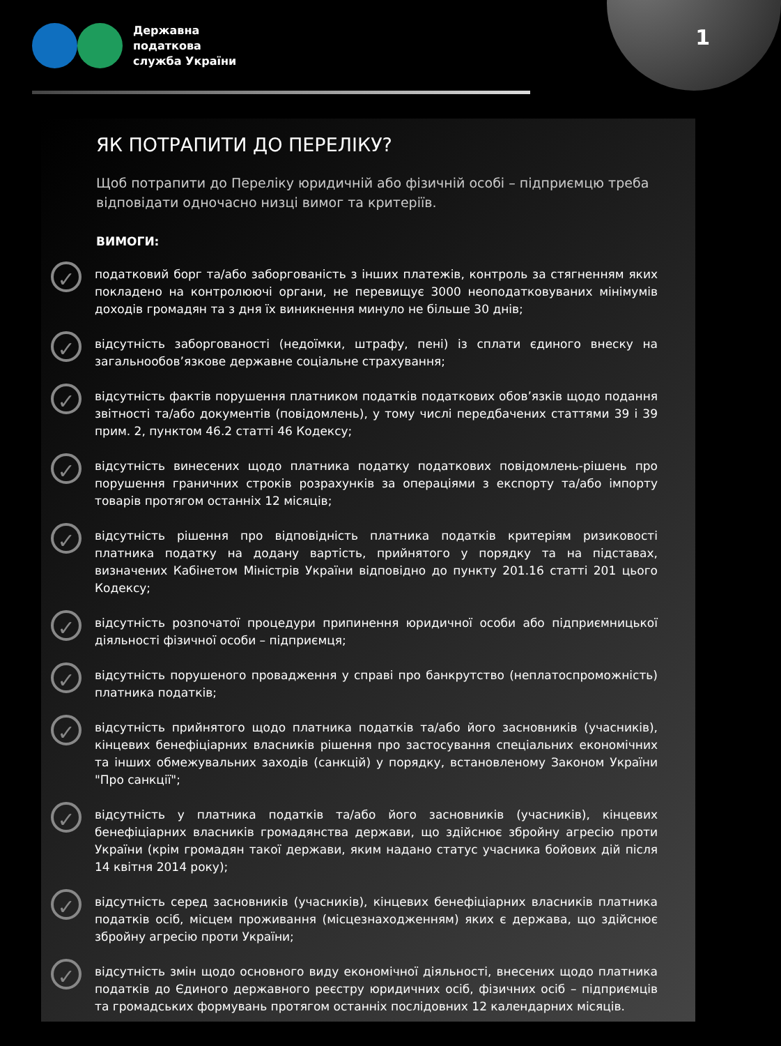1
Державна
податкова
служба України
ЯК ПОТРАПИТИ ДО ПЕРЕЛІКУ?
Щоб потрапити до Переліку юридичній або фізичній особі – підприємцю треба відповідати одночасно низці вимог та критеріїв.
ВИМОГИ:
✓
податковий борг та/або заборгованість з інших платежів, контроль за стягненням яких покладено на контролюючі органи, не перевищує 3000 неоподатковуваних мінімумів доходів громадян та з дня їх виникнення минуло не більше 30 днів;
✓
відсутність заборгованості (недоїмки, штрафу, пені) із сплати єдиного внеску на загальнообов’язкове державне соціальне страхування;
✓
відсутність фактів порушення платником податків податкових обов’язків щодо подання звітності та/або документів (повідомлень), у тому числі передбачених статтями 39 і 39 прим. 2, пунктом 46.2 статті 46 Кодексу;
✓
відсутність винесених щодо платника податку податкових повідомлень-рішень про порушення граничних строків розрахунків за операціями з експорту та/або імпорту товарів протягом останніх 12 місяців;
✓
відсутність рішення про відповідність платника податків критеріям ризиковості платника податку на додану вартість, прийнятого у порядку та на підставах, визначених Кабінетом Міністрів України відповідно до пункту 201.16 статті 201 цього Кодексу;
✓
відсутність розпочатої процедури припинення юридичної особи або підприємницької діяльності фізичної особи – підприємця;
✓
відсутність порушеного провадження у справі про банкрутство (неплатоспроможність) платника податків;
✓
відсутність прийнятого щодо платника податків та/або його засновників (учасників), кінцевих бенефіціарних власників рішення про застосування спеціальних економічних та інших обмежувальних заходів (санкцій) у порядку, встановленому Законом України "Про санкції";
✓
відсутність у платника податків та/або його засновників (учасників), кінцевих бенефіціарних власників громадянства держави, що здійснює збройну агресію проти України (крім громадян такої держави, яким надано статус учасника бойових дій після 14 квітня 2014 року);
✓
відсутність серед засновників (учасників), кінцевих бенефіціарних власників платника податків осіб, місцем проживання (місцезнаходженням) яких є держава, що здійснює збройну агресію проти України;
✓
відсутність змін щодо основного виду економічної діяльності, внесених щодо платника податків до Єдиного державного реєстру юридичних осіб, фізичних осіб – підприємців та громадських формувань протягом останніх послідовних 12 календарних місяців.